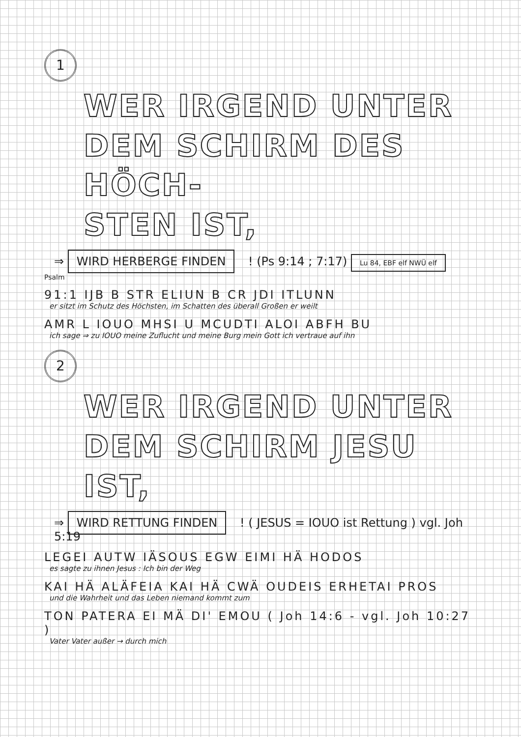1
WER IRGEND UNTER
DEM SCHIRM DES HÖCH-
STEN IST,
⇒ WIRD HERBERGE FINDEN ! (Ps 9:14 ; 7:17) Lu 84, EBF elf NWÜ elf
Psalm
91:1 IJB B STR ELIUN B CR JDI ITLUNN
er sitzt im Schutz des Höchsten, im Schatten des überall Großen er weilt
AMR L IOUO MHSI U MCUDTI ALOI ABFH BU
ich sage ⇒ zu IOUO meine Zuflucht und meine Burg mein Gott ich vertraue auf ihn
2
WER IRGEND UNTER
DEM SCHIRM JESU IST,
⇒ WIRD RETTUNG FINDEN ! ( JESUS = IOUO ist Rettung ) vgl. Joh 5:19
LEGEI AUTW IÄSOUS EGW EIMI HÄ HODOS
es sagte zu ihnen Jesus : Ich bin der Weg
KAI HÄ ALÄFEIA KAI HÄ CWÄ OUDEIS ERHETAI PROS
und die Wahrheit und das Leben niemand kommt zum
TON PATERA EI MÄ DI' EMOU ( Joh 14:6 - vgl. Joh 10:27 )
Vater Vater außer → durch mich